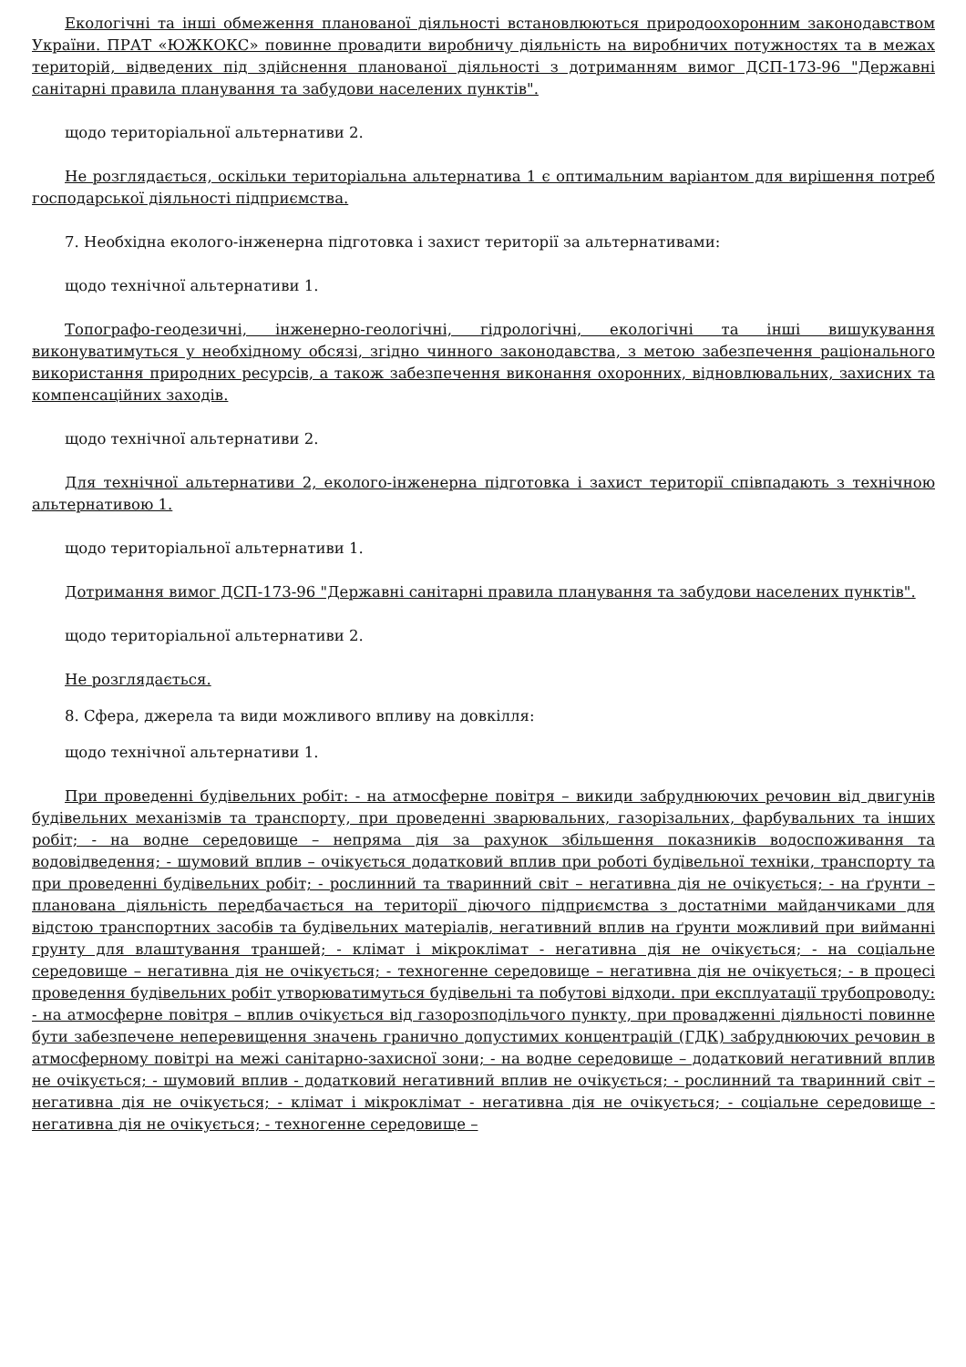Екологічні та інші обмеження планованої діяльності встановлюються природоохоронним законодавством України. ПРАТ «ЮЖКОКС» повинне провадити виробничу діяльність на виробничих потужностях та в межах територій, відведених під здійснення планованої діяльності з дотриманням вимог ДСП-173-96 "Державні санітарні правила планування та забудови населених пунктів".
щодо територіальної альтернативи 2.
Не розглядається, оскільки територіальна альтернатива 1 є оптимальним варіантом для вирішення потреб господарської діяльності підприємства.
7. Необхідна еколого-інженерна підготовка і захист території за альтернативами:
щодо технічної альтернативи 1.
Топографо-геодезичні, інженерно-геологічні, гідрологічні, екологічні та інші вишукування виконуватимуться у необхідному обсязі, згідно чинного законодавства, з метою забезпечення раціонального використання природних ресурсів, а також забезпечення виконання охоронних, відновлювальних, захисних та компенсаційних заходів.
щодо технічної альтернативи 2.
Для технічної альтернативи 2, еколого-інженерна підготовка і захист території співпадають з технічною альтернативою 1.
щодо територіальної альтернативи 1.
Дотримання вимог ДСП-173-96 "Державні санітарні правила планування та забудови населених пунктів".
щодо територіальної альтернативи 2.
Не розглядається.
8. Сфера, джерела та види можливого впливу на довкілля:
щодо технічної альтернативи 1.
При проведенні будівельних робіт: - на атмосферне повітря – викиди забруднюючих речовин від двигунів будівельних механізмів та транспорту, при проведенні зварювальних, газорізальних, фарбувальних та інших робіт; - на водне середовище – непряма дія за рахунок збільшення показників водоспоживання та водовідведення; - шумовий вплив – очікується додатковий вплив при роботі будівельної техніки, транспорту та при проведенні будівельних робіт; - рослинний та тваринний світ – негативна дія не очікується; - на ґрунти – планована діяльність передбачається на території діючого підприємства з достатніми майданчиками для відстою транспортних засобів та будівельних матеріалів, негативний вплив на ґрунти можливий при вийманні грунту для влаштування траншей; - клімат і мікроклімат - негативна дія не очікується; - на соціальне середовище – негативна дія не очікується; - техногенне середовище – негативна дія не очікується; - в процесі проведення будівельних робіт утворюватимуться будівельні та побутові відходи. при експлуатації трубопроводу: - на атмосферне повітря – вплив очікується від газорозподільчого пункту, при провадженні діяльності повинне бути забезпечене неперевищення значень гранично допустимих концентрацій (ГДК) забруднюючих речовин в атмосферному повітрі на межі санітарно-захисної зони; - на водне середовище – додатковий негативний вплив не очікується; - шумовий вплив - додатковий негативний вплив не очікується; - рослинний та тваринний світ – негативна дія не очікується; - клімат і мікроклімат - негативна дія не очікується; - соціальне середовище - негативна дія не очікується; - техногенне середовище –